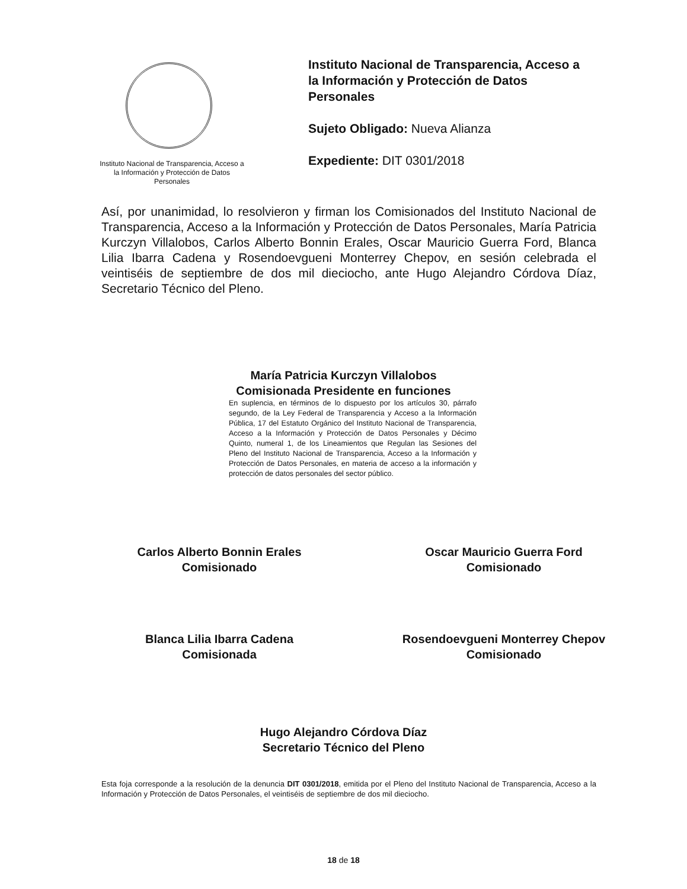Instituto Nacional de Transparencia, Acceso a la Información y Protección de Datos Personales
Instituto Nacional de Transparencia, Acceso a la Información y Protección de Datos Personales
Sujeto Obligado: Nueva Alianza
Expediente: DIT 0301/2018
Así, por unanimidad, lo resolvieron y firman los Comisionados del Instituto Nacional de Transparencia, Acceso a la Información y Protección de Datos Personales, María Patricia Kurczyn Villalobos, Carlos Alberto Bonnin Erales, Oscar Mauricio Guerra Ford, Blanca Lilia Ibarra Cadena y Rosendoevgueni Monterrey Chepov, en sesión celebrada el veintiséis de septiembre de dos mil dieciocho, ante Hugo Alejandro Córdova Díaz, Secretario Técnico del Pleno.
María Patricia Kurczyn Villalobos
Comisionada Presidente en funciones
En suplencia, en términos de lo dispuesto por los artículos 30, párrafo segundo, de la Ley Federal de Transparencia y Acceso a la Información Pública, 17 del Estatuto Orgánico del Instituto Nacional de Transparencia, Acceso a la Información y Protección de Datos Personales y Décimo Quinto, numeral 1, de los Lineamientos que Regulan las Sesiones del Pleno del Instituto Nacional de Transparencia, Acceso a la Información y Protección de Datos Personales, en materia de acceso a la información y protección de datos personales del sector público.
Carlos Alberto Bonnin Erales
Comisionado
Oscar Mauricio Guerra Ford
Comisionado
Blanca Lilia Ibarra Cadena
Comisionada
Rosendoevgueni Monterrey Chepov
Comisionado
Hugo Alejandro Córdova Díaz
Secretario Técnico del Pleno
Esta foja corresponde a la resolución de la denuncia DIT 0301/2018, emitida por el Pleno del Instituto Nacional de Transparencia, Acceso a la Información y Protección de Datos Personales, el veintiséis de septiembre de dos mil dieciocho.
18 de 18